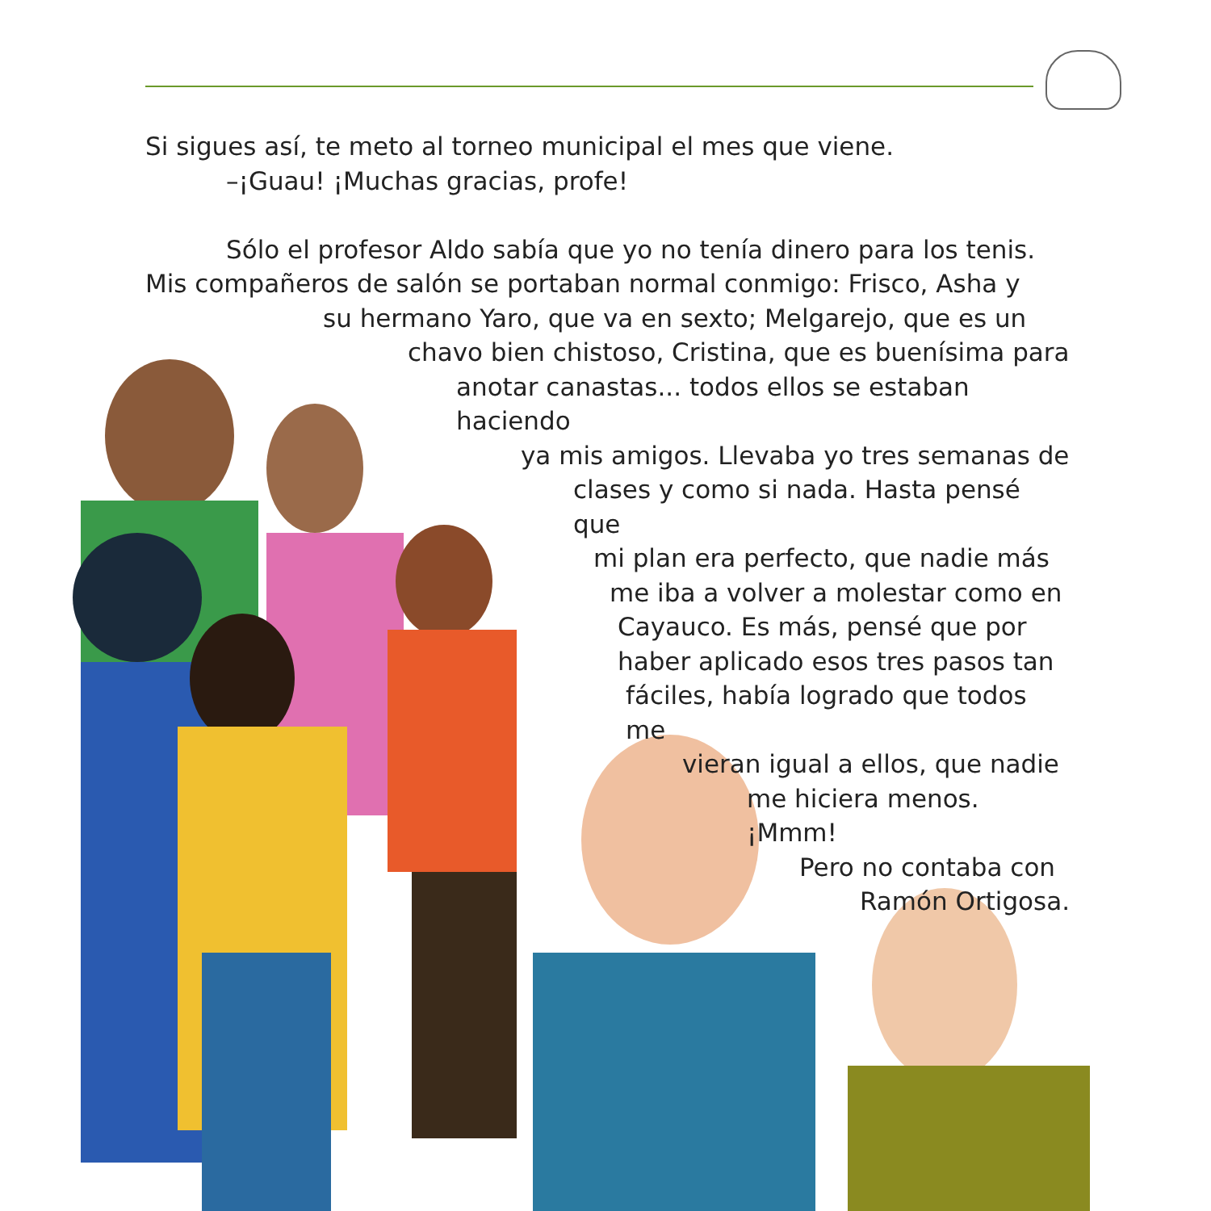Si sigues así, te meto al torneo municipal el mes que viene.
–¡Guau! ¡Muchas gracias, profe!
Sólo el profesor Aldo sabía que yo no tenía dinero para los tenis.
Mis compañeros de salón se portaban normal conmigo: Frisco, Asha y
su hermano Yaro, que va en sexto; Melgarejo, que es un
chavo bien chistoso, Cristina, que es buenísima para
anotar canastas... todos ellos se estaban haciendo
ya mis amigos. Llevaba yo tres semanas de
clases y como si nada. Hasta pensé que
mi plan era perfecto, que nadie más
me iba a volver a molestar como en
Cayauco. Es más, pensé que por
haber aplicado esos tres pasos tan
fáciles, había logrado que todos me
vieran igual a ellos, que nadie
me hiciera menos. ¡Mmm!
Pero no contaba con
Ramón Ortigosa.